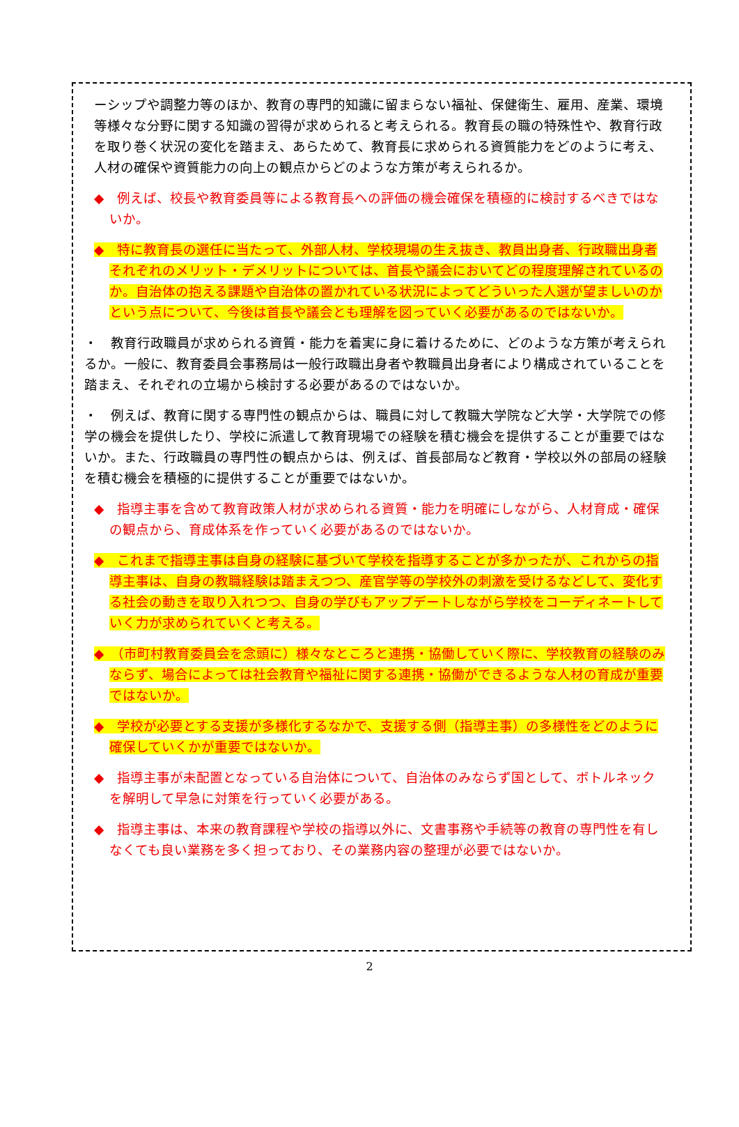ーシップや調整力等のほか、教育の専門的知識に留まらない福祉、保健衛生、雇用、産業、環境等様々な分野に関する知識の習得が求められると考えられる。教育長の職の特殊性や、教育行政を取り巻く状況の変化を踏まえ、あらためて、教育長に求められる資質能力をどのように考え、人材の確保や資質能力の向上の観点からどのような方策が考えられるか。
◆　例えば、校長や教育委員等による教育長への評価の機会確保を積極的に検討するべきではないか。
◆　特に教育長の選任に当たって、外部人材、学校現場の生え抜き、教員出身者、行政職出身者それぞれのメリット・デメリットについては、首長や議会においてどの程度理解されているのか。自治体の抱える課題や自治体の置かれている状況によってどういった人選が望ましいのかという点について、今後は首長や議会とも理解を図っていく必要があるのではないか。
・　教育行政職員が求められる資質・能力を着実に身に着けるために、どのような方策が考えられるか。一般に、教育委員会事務局は一般行政職出身者や教職員出身者により構成されていることを踏まえ、それぞれの立場から検討する必要があるのではないか。
・　例えば、教育に関する専門性の観点からは、職員に対して教職大学院など大学・大学院での修学の機会を提供したり、学校に派遣して教育現場での経験を積む機会を提供することが重要ではないか。また、行政職員の専門性の観点からは、例えば、首長部局など教育・学校以外の部局の経験を積む機会を積極的に提供することが重要ではないか。
◆　指導主事を含めて教育政策人材が求められる資質・能力を明確にしながら、人材育成・確保の観点から、育成体系を作っていく必要があるのではないか。
◆　これまで指導主事は自身の経験に基づいて学校を指導することが多かったが、これからの指導主事は、自身の教職経験は踏まえつつ、産官学等の学校外の刺激を受けるなどして、変化する社会の動きを取り入れつつ、自身の学びもアップデートしながら学校をコーディネートしていく力が求められていくと考える。
◆　（市町村教育委員会を念頭に）様々なところと連携・協働していく際に、学校教育の経験のみならず、場合によっては社会教育や福祉に関する連携・協働ができるような人材の育成が重要ではないか。
◆　学校が必要とする支援が多様化するなかで、支援する側（指導主事）の多様性をどのように確保していくかが重要ではないか。
◆　指導主事が未配置となっている自治体について、自治体のみならず国として、ボトルネックを解明して早急に対策を行っていく必要がある。
◆　指導主事は、本来の教育課程や学校の指導以外に、文書事務や手続等の教育の専門性を有しなくても良い業務を多く担っており、その業務内容の整理が必要ではないか。
2